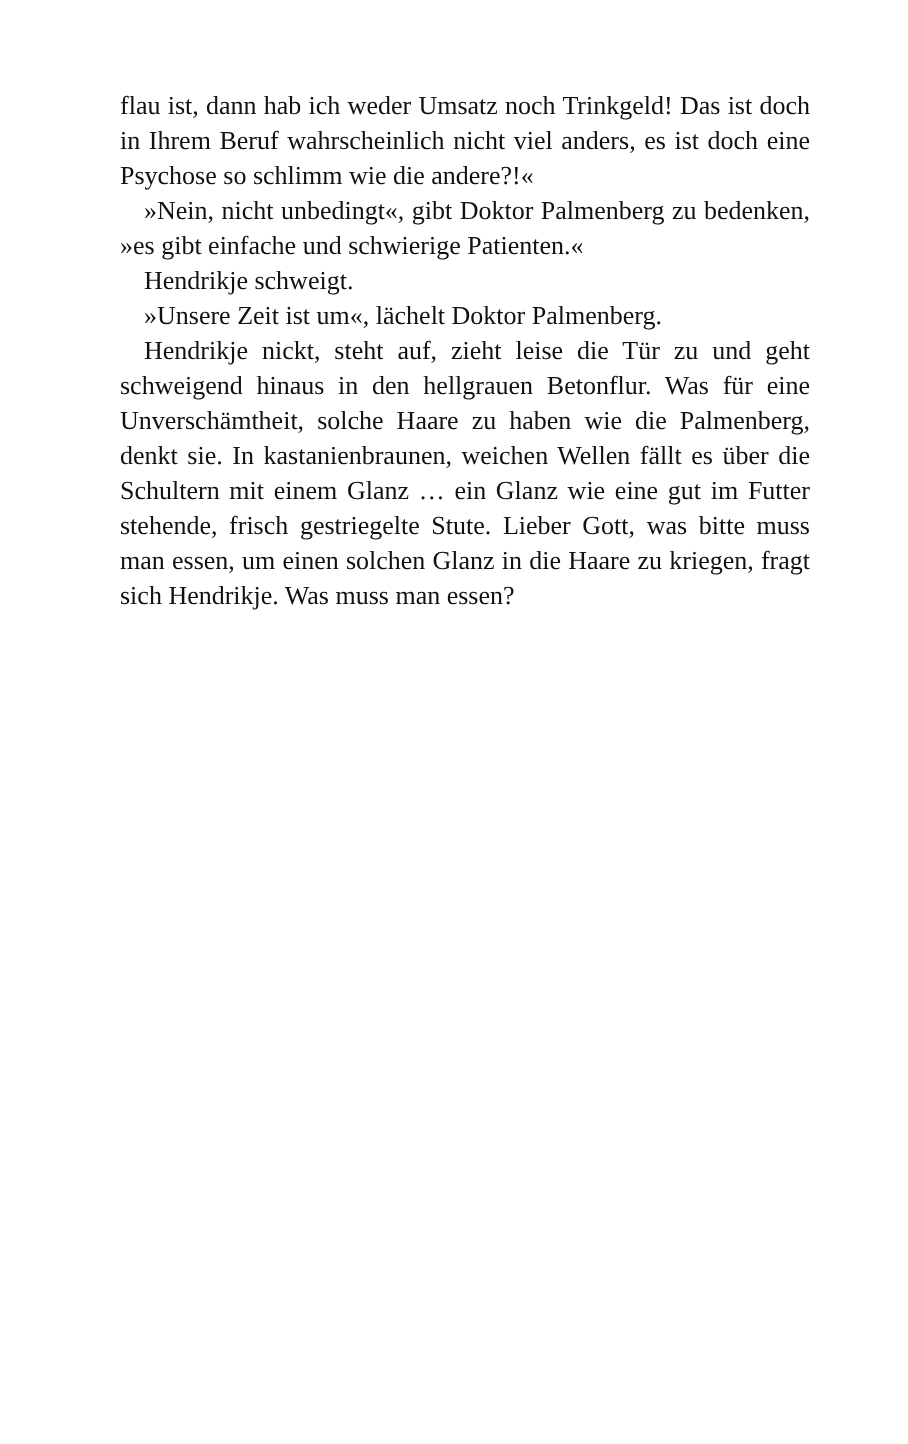flau ist, dann hab ich weder Umsatz noch Trinkgeld! Das ist doch in Ihrem Beruf wahrscheinlich nicht viel anders, es ist doch eine Psychose so schlimm wie die andere?!«
»Nein, nicht unbedingt«, gibt Doktor Palmenberg zu bedenken, »es gibt einfache und schwierige Patienten.«
Hendrikje schweigt.
»Unsere Zeit ist um«, lächelt Doktor Palmenberg.
Hendrikje nickt, steht auf, zieht leise die Tür zu und geht schweigend hinaus in den hellgrauen Betonflur. Was für eine Unverschämtheit, solche Haare zu haben wie die Palmenberg, denkt sie. In kastanienbraunen, weichen Wellen fällt es über die Schultern mit einem Glanz … ein Glanz wie eine gut im Futter stehende, frisch gestriegelte Stute. Lieber Gott, was bitte muss man essen, um einen solchen Glanz in die Haare zu kriegen, fragt sich Hendrikje. Was muss man essen?